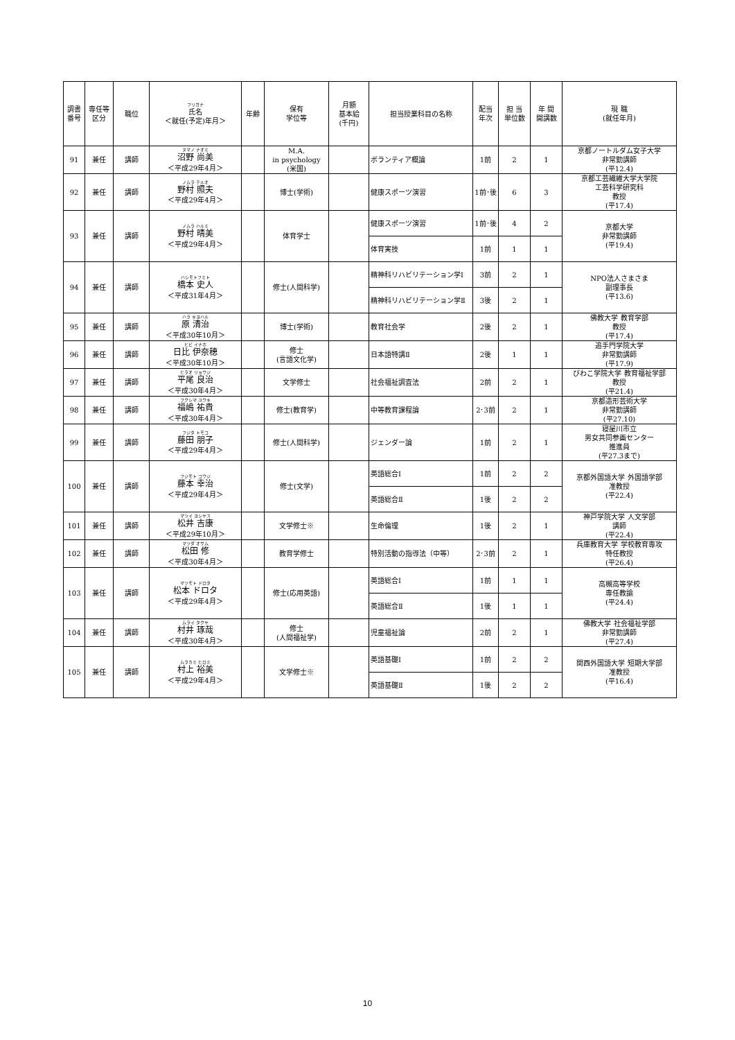| 調書 番号 | 専任等 区分 | 職位 | フリガナ 氏名 ＜就任(予定)年月＞ | 年齢 | 保有 学位等 | 月額 基本給 (千円) | 担当授業科目の名称 | 配当 年次 | 担 当 単位数 | 年 間 開講数 | 現 職 (就任年月) |
| --- | --- | --- | --- | --- | --- | --- | --- | --- | --- | --- | --- |
| 91 | 兼任 | 講師 | ヌマノ ナオミ 沼野 尚美 ＜平成29年4月＞ | | M.A. in psychology (米国) | | ボランティア概論 | 1前 | 2 | 1 | 京都ノートルダム女子大学 非常勤講師 (平12.4) |
| 92 | 兼任 | 講師 | ノムラ テルオ 野村 照夫 ＜平成29年4月＞ | | 博士(学術) | | 健康スポーツ演習 | 1前･後 | 6 | 3 | 京都工芸繊維大学大学院 工芸科学研究科 教授 (平17.4) |
| 93 | 兼任 | 講師 | ノムラ ハルミ 野村 晴美 ＜平成29年4月＞ | | 体育学士 | | 健康スポーツ演習 | 1前･後 | 4 | 2 | 京都大学 非常勤講師 (平19.4) |
| | | | | | | | 体育実技 | 1前 | 1 | 1 | |
| 94 | 兼任 | 講師 | ハシモトフミト 橋本 史人 ＜平成31年4月＞ | | 修士(人間科学) | | 精神科リハビリテーション学Ⅰ | 3前 | 2 | 1 | NPO法人さまさま 副理事長 (平13.6) |
| | | | | | | | 精神科リハビリテーション学Ⅱ | 3後 | 2 | 1 | |
| 95 | 兼任 | 講師 | ハラ キヨハル 原 清治 ＜平成30年10月＞ | | 博士(学術) | | 教育社会学 | 2後 | 2 | 1 | 佛教大学 教育学部 教授 (平17.4) |
| 96 | 兼任 | 講師 | ヒビ イナホ 日比 伊奈穂 ＜平成30年10月＞ | | 修士 (言語文化学) | | 日本語特講Ⅱ | 2後 | 1 | 1 | 追手門学院大学 非常勤講師 (平17.9) |
| 97 | 兼任 | 講師 | ヒラオ リョウジ 平尾 良治 ＜平成30年4月＞ | | 文学修士 | | 社会福祉調査法 | 2前 | 2 | 1 | びわこ学院大学 教育福祉学部 教授 (平21.4) |
| 98 | 兼任 | 講師 | フクシマ ユウキ 福嶋 祐貴 ＜平成30年4月＞ | | 修士(教育学) | | 中等教育課程論 | 2･3前 | 2 | 1 | 京都造形芸術大学 非常勤講師 (平27.10) |
| 99 | 兼任 | 講師 | フジタ トモコ 藤田 朋子 ＜平成29年4月＞ | | 修士(人間科学) | | ジェンダー論 | 1前 | 2 | 1 | 寝屋川市立 男女共同参画センター 推進員 (平27.3まで) |
| 100 | 兼任 | 講師 | フジモト コウジ 藤本 幸治 ＜平成29年4月＞ | | 修士(文学) | | 英語総合Ⅰ | 1前 | 2 | 2 | 京都外国語大学 外国語学部 准教授 (平22.4) |
| | | | | | | | 英語総合Ⅱ | 1後 | 2 | 2 | |
| 101 | 兼任 | 講師 | マツイ ヨシヤス 松井 吉康 ＜平成29年10月＞ | | 文学修士※ | | 生命倫理 | 1後 | 2 | 1 | 神戸学院大学 人文学部 講師 (平22.4) |
| 102 | 兼任 | 講師 | マツダ オサム 松田 修 ＜平成30年4月＞ | | 教育学修士 | | 特別活動の指導法（中等） | 2･3前 | 2 | 1 | 兵庫教育大学 学校教育専攻 特任教授 (平26.4) |
| 103 | 兼任 | 講師 | マツモト ドロタ 松本 ドロタ ＜平成29年4月＞ | | 修士(応用英語) | | 英語総合Ⅰ | 1前 | 1 | 1 | 高槻高等学校 専任教諭 (平24.4) |
| | | | | | | | 英語総合Ⅱ | 1後 | 1 | 1 | |
| 104 | 兼任 | 講師 | ムライ タクヤ 村井 琢哉 ＜平成30年4月＞ | | 修士 (人間福祉学) | | 児童福祉論 | 2前 | 2 | 1 | 佛教大学 社会福祉学部 非常勤講師 (平27.4) |
| 105 | 兼任 | 講師 | ムラカミ ヒロミ 村上 裕美 ＜平成29年4月＞ | | 文学修士※ | | 英語基礎Ⅰ | 1前 | 2 | 2 | 関西外国語大学 短期大学部 准教授 (平16.4) |
| | | | | | | | 英語基礎Ⅱ | 1後 | 2 | 2 | |
10